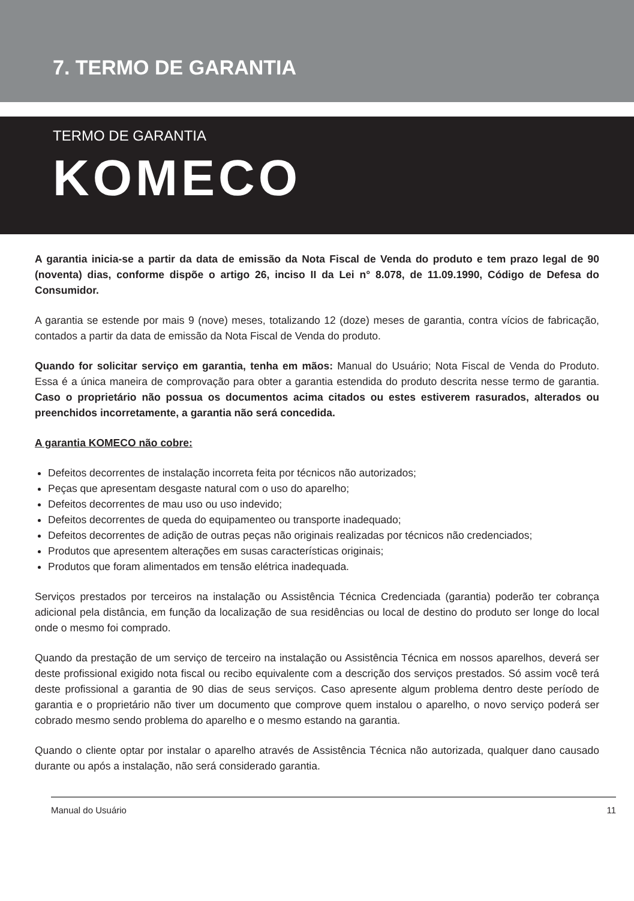7. TERMO DE GARANTIA
TERMO DE GARANTIA
KOMECO
A garantia inicia-se a partir da data de emissão da Nota Fiscal de Venda do produto e tem prazo legal de 90 (noventa) dias, conforme dispõe o artigo 26, inciso II da Lei n° 8.078, de 11.09.1990, Código de Defesa do Consumidor.
A garantia se estende por mais 9 (nove) meses, totalizando 12 (doze) meses de garantia, contra vícios de fabricação, contados a partir da data de emissão da Nota Fiscal de Venda do produto.
Quando for solicitar serviço em garantia, tenha em mãos: Manual do Usuário; Nota Fiscal de Venda do Produto. Essa é a única maneira de comprovação para obter a garantia estendida do produto descrita nesse termo de garantia. Caso o proprietário não possua os documentos acima citados ou estes estiverem rasurados, alterados ou preenchidos incorretamente, a garantia não será concedida.
A garantia KOMECO não cobre:
Defeitos decorrentes de instalação incorreta feita por técnicos não autorizados;
Peças que apresentam desgaste natural com o uso do aparelho;
Defeitos decorrentes de mau uso ou uso indevido;
Defeitos decorrentes de queda do equipamenteo ou transporte inadequado;
Defeitos decorrentes de adição de outras peças não originais realizadas por técnicos não credenciados;
Produtos que apresentem alterações em susas características originais;
Produtos que foram alimentados em tensão elétrica inadequada.
Serviços prestados por terceiros na instalação ou Assistência Técnica Credenciada (garantia) poderão ter cobrança adicional pela distância, em função da localização de sua residências ou local de destino do produto ser longe do local onde o mesmo foi comprado.
Quando da prestação de um serviço de terceiro na instalação ou Assistência Técnica em nossos aparelhos, deverá ser deste profissional exigido nota fiscal ou recibo equivalente com a descrição dos serviços prestados. Só assim você terá deste profissional a garantia de 90 dias de seus serviços. Caso apresente algum problema dentro deste período de garantia e o proprietário não tiver um documento que comprove quem instalou o aparelho, o novo serviço poderá ser cobrado mesmo sendo problema do aparelho e o mesmo estando na garantia.
Quando o cliente optar por instalar o aparelho através de Assistência Técnica não autorizada, qualquer dano causado durante ou após a instalação, não será considerado garantia.
Manual do Usuário 11